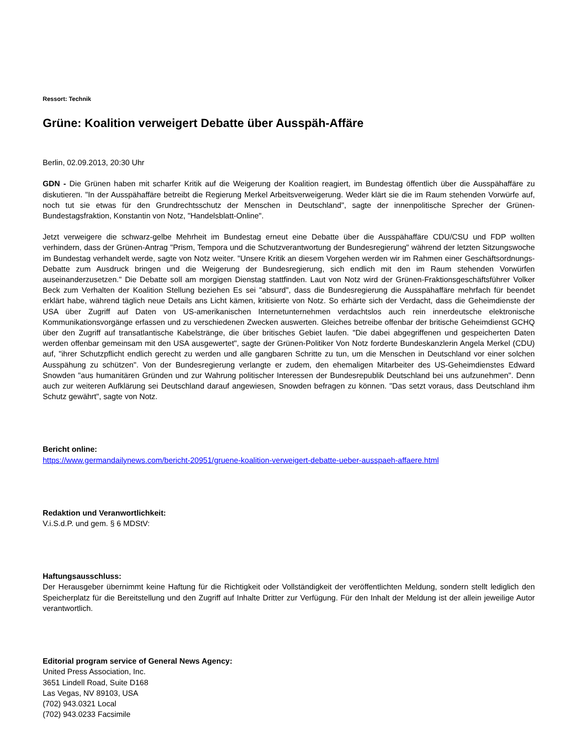Ressort: Technik
Grüne: Koalition verweigert Debatte über Ausspäh-Affäre
Berlin, 02.09.2013, 20:30 Uhr
GDN - Die Grünen haben mit scharfer Kritik auf die Weigerung der Koalition reagiert, im Bundestag öffentlich über die Ausspähaffäre zu diskutieren. "In der Ausspähaffäre betreibt die Regierung Merkel Arbeitsverweigerung. Weder klärt sie die im Raum stehenden Vorwürfe auf, noch tut sie etwas für den Grundrechtsschutz der Menschen in Deutschland", sagte der innenpolitische Sprecher der Grünen-Bundestagsfraktion, Konstantin von Notz, "Handelsblatt-Online".
Jetzt verweigere die schwarz-gelbe Mehrheit im Bundestag erneut eine Debatte über die Ausspähaffäre CDU/CSU und FDP wollten verhindern, dass der Grünen-Antrag "Prism, Tempora und die Schutzverantwortung der Bundesregierung" während der letzten Sitzungswoche im Bundestag verhandelt werde, sagte von Notz weiter. "Unsere Kritik an diesem Vorgehen werden wir im Rahmen einer Geschäftsordnungs-Debatte zum Ausdruck bringen und die Weigerung der Bundesregierung, sich endlich mit den im Raum stehenden Vorwürfen auseinanderzusetzen." Die Debatte soll am morgigen Dienstag stattfinden. Laut von Notz wird der Grünen-Fraktionsgeschäftsführer Volker Beck zum Verhalten der Koalition Stellung beziehen Es sei "absurd", dass die Bundesregierung die Ausspähaffäre mehrfach für beendet erklärt habe, während täglich neue Details ans Licht kämen, kritisierte von Notz. So erhärte sich der Verdacht, dass die Geheimdienste der USA über Zugriff auf Daten von US-amerikanischen Internetunternehmen verdachtslos auch rein innerdeutsche elektronische Kommunikationsvorgänge erfassen und zu verschiedenen Zwecken auswerten. Gleiches betreibe offenbar der britische Geheimdienst GCHQ über den Zugriff auf transatlantische Kabelstränge, die über britisches Gebiet laufen. "Die dabei abgegriffenen und gespeicherten Daten werden offenbar gemeinsam mit den USA ausgewertet", sagte der Grünen-Politiker Von Notz forderte Bundeskanzlerin Angela Merkel (CDU) auf, "ihrer Schutzpflicht endlich gerecht zu werden und alle gangbaren Schritte zu tun, um die Menschen in Deutschland vor einer solchen Ausspähung zu schützen". Von der Bundesregierung verlangte er zudem, den ehemaligen Mitarbeiter des US-Geheimdienstes Edward Snowden "aus humanitären Gründen und zur Wahrung politischer Interessen der Bundesrepublik Deutschland bei uns aufzunehmen". Denn auch zur weiteren Aufklärung sei Deutschland darauf angewiesen, Snowden befragen zu können. "Das setzt voraus, dass Deutschland ihm Schutz gewährt", sagte von Notz.
Bericht online:
https://www.germandailynews.com/bericht-20951/gruene-koalition-verweigert-debatte-ueber-ausspaeh-affaere.html
Redaktion und Veranwortlichkeit:
V.i.S.d.P. und gem. § 6 MDStV:
Haftungsausschluss:
Der Herausgeber übernimmt keine Haftung für die Richtigkeit oder Vollständigkeit der veröffentlichten Meldung, sondern stellt lediglich den Speicherplatz für die Bereitstellung und den Zugriff auf Inhalte Dritter zur Verfügung. Für den Inhalt der Meldung ist der allein jeweilige Autor verantwortlich.
Editorial program service of General News Agency:
United Press Association, Inc.
3651 Lindell Road, Suite D168
Las Vegas, NV 89103, USA
(702) 943.0321 Local
(702) 943.0233 Facsimile